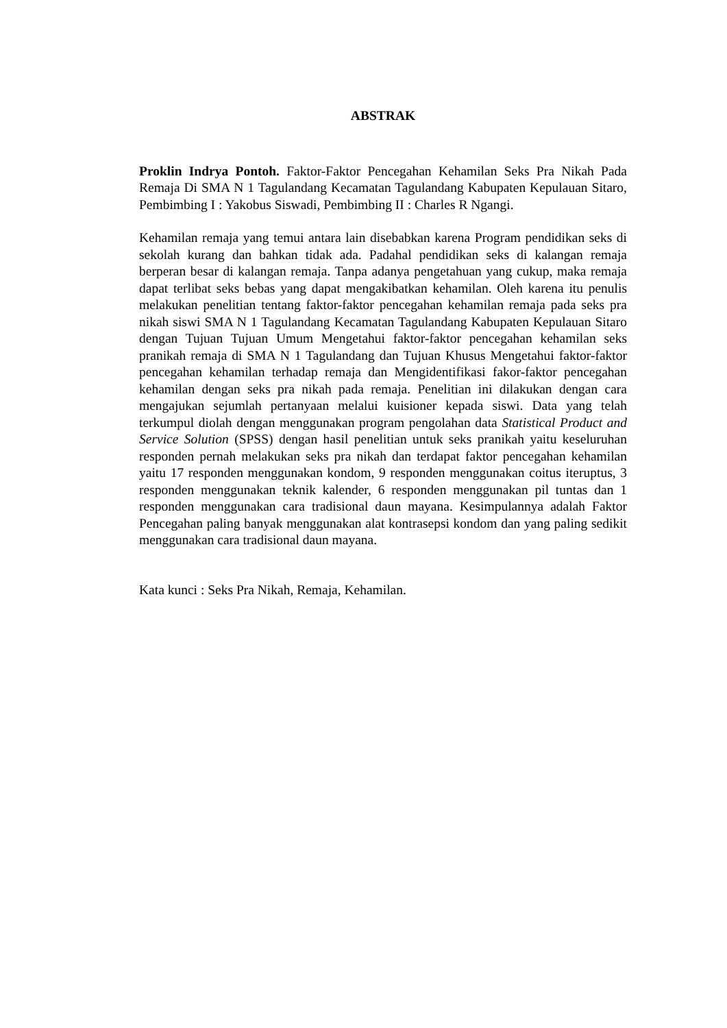ABSTRAK
Proklin Indrya Pontoh. Faktor-Faktor Pencegahan Kehamilan Seks Pra Nikah Pada Remaja Di SMA N 1 Tagulandang Kecamatan Tagulandang Kabupaten Kepulauan Sitaro, Pembimbing I : Yakobus Siswadi, Pembimbing II : Charles R Ngangi.
Kehamilan remaja yang temui antara lain disebabkan karena Program pendidikan seks di sekolah kurang dan bahkan tidak ada. Padahal pendidikan seks di kalangan remaja berperan besar di kalangan remaja. Tanpa adanya pengetahuan yang cukup, maka remaja dapat terlibat seks bebas yang dapat mengakibatkan kehamilan. Oleh karena itu penulis melakukan penelitian tentang faktor-faktor pencegahan kehamilan remaja pada seks pra nikah siswi SMA N 1 Tagulandang Kecamatan Tagulandang Kabupaten Kepulauan Sitaro dengan Tujuan Tujuan Umum Mengetahui faktor-faktor pencegahan kehamilan seks pranikah remaja di SMA N 1 Tagulandang dan Tujuan Khusus Mengetahui faktor-faktor pencegahan kehamilan terhadap remaja dan Mengidentifikasi fakor-faktor pencegahan kehamilan dengan seks pra nikah pada remaja. Penelitian ini dilakukan dengan cara mengajukan sejumlah pertanyaan melalui kuisioner kepada siswi. Data yang telah terkumpul diolah dengan menggunakan program pengolahan data Statistical Product and Service Solution (SPSS) dengan hasil penelitian untuk seks pranikah yaitu keseluruhan responden pernah melakukan seks pra nikah dan terdapat faktor pencegahan kehamilan yaitu 17 responden menggunakan kondom, 9 responden menggunakan coitus iteruptus, 3 responden menggunakan teknik kalender, 6 responden menggunakan pil tuntas dan 1 responden menggunakan cara tradisional daun mayana. Kesimpulannya adalah Faktor Pencegahan paling banyak menggunakan alat kontrasepsi kondom dan yang paling sedikit menggunakan cara tradisional daun mayana.
Kata kunci : Seks Pra Nikah, Remaja, Kehamilan.